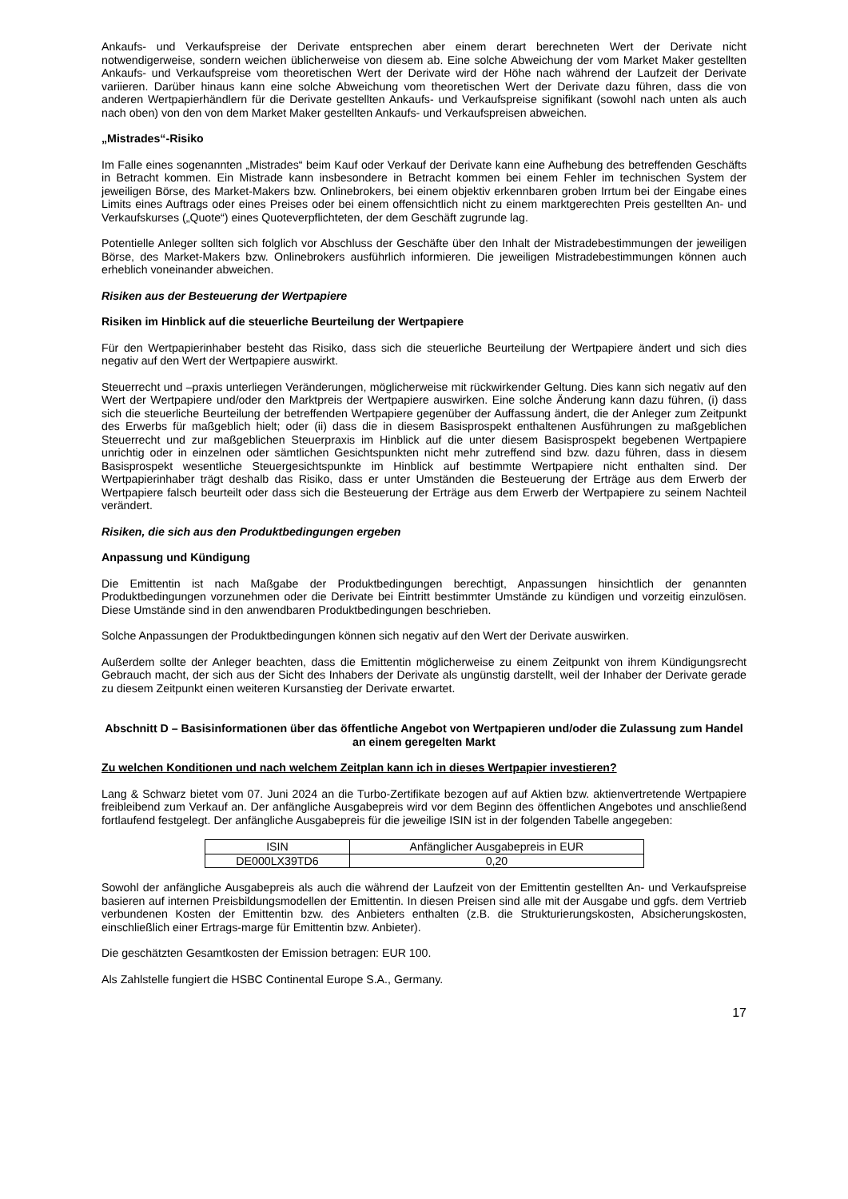Ankaufs- und Verkaufspreise der Derivate entsprechen aber einem derart berechneten Wert der Derivate nicht notwendigerweise, sondern weichen üblicherweise von diesem ab. Eine solche Abweichung der vom Market Maker gestellten Ankaufs- und Verkaufspreise vom theoretischen Wert der Derivate wird der Höhe nach während der Laufzeit der Derivate variieren. Darüber hinaus kann eine solche Abweichung vom theoretischen Wert der Derivate dazu führen, dass die von anderen Wertpapierhändlern für die Derivate gestellten Ankaufs- und Verkaufspreise signifikant (sowohl nach unten als auch nach oben) von den von dem Market Maker gestellten Ankaufs- und Verkaufspreisen abweichen.
„Mistrades“-Risiko
Im Falle eines sogenannten „Mistrades“ beim Kauf oder Verkauf der Derivate kann eine Aufhebung des betreffenden Geschäfts in Betracht kommen. Ein Mistrade kann insbesondere in Betracht kommen bei einem Fehler im technischen System der jeweiligen Börse, des Market-Makers bzw. Onlinebrokers, bei einem objektiv erkennbaren groben Irrtum bei der Eingabe eines Limits eines Auftrags oder eines Preises oder bei einem offensichtlich nicht zu einem marktgerechten Preis gestellten An- und Verkaufskurses („Quote“) eines Quoteverpflichteten, der dem Geschäft zugrunde lag.
Potentielle Anleger sollten sich folglich vor Abschluss der Geschäfte über den Inhalt der Mistradebestimmungen der jeweiligen Börse, des Market-Makers bzw. Onlinebrokers ausführlich informieren. Die jeweiligen Mistradebestimmungen können auch erheblich voneinander abweichen.
Risiken aus der Besteuerung der Wertpapiere
Risiken im Hinblick auf die steuerliche Beurteilung der Wertpapiere
Für den Wertpapierinhaber besteht das Risiko, dass sich die steuerliche Beurteilung der Wertpapiere ändert und sich dies negativ auf den Wert der Wertpapiere auswirkt.
Steuerrecht und –praxis unterliegen Veränderungen, möglicherweise mit rückwirkender Geltung. Dies kann sich negativ auf den Wert der Wertpapiere und/oder den Marktpreis der Wertpapiere auswirken. Eine solche Änderung kann dazu führen, (i) dass sich die steuerliche Beurteilung der betreffenden Wertpapiere gegenüber der Auffassung ändert, die der Anleger zum Zeitpunkt des Erwerbs für maßgeblich hielt; oder (ii) dass die in diesem Basisprospekt enthaltenen Ausführungen zu maßgeblichen Steuerrecht und zur maßgeblichen Steuerpraxis im Hinblick auf die unter diesem Basisprospekt begebenen Wertpapiere unrichtig oder in einzelnen oder sämtlichen Gesichtspunkten nicht mehr zutreffend sind bzw. dazu führen, dass in diesem Basisprospekt wesentliche Steuergesichtspunkte im Hinblick auf bestimmte Wertpapiere nicht enthalten sind. Der Wertpapierinhaber trägt deshalb das Risiko, dass er unter Umständen die Besteuerung der Erträge aus dem Erwerb der Wertpapiere falsch beurteilt oder dass sich die Besteuerung der Erträge aus dem Erwerb der Wertpapiere zu seinem Nachteil verändert.
Risiken, die sich aus den Produktbedingungen ergeben
Anpassung und Kündigung
Die Emittentin ist nach Maßgabe der Produktbedingungen berechtigt, Anpassungen hinsichtlich der genannten Produktbedingungen vorzunehmen oder die Derivate bei Eintritt bestimmter Umstände zu kündigen und vorzeitig einzulösen. Diese Umstände sind in den anwendbaren Produktbedingungen beschrieben.
Solche Anpassungen der Produktbedingungen können sich negativ auf den Wert der Derivate auswirken.
Außerdem sollte der Anleger beachten, dass die Emittentin möglicherweise zu einem Zeitpunkt von ihrem Kündigungsrecht Gebrauch macht, der sich aus der Sicht des Inhabers der Derivate als ungünstig darstellt, weil der Inhaber der Derivate gerade zu diesem Zeitpunkt einen weiteren Kursanstieg der Derivate erwartet.
Abschnitt D – Basisinformationen über das öffentliche Angebot von Wertpapieren und/oder die Zulassung zum Handel an einem geregelten Markt
Zu welchen Konditionen und nach welchem Zeitplan kann ich in dieses Wertpapier investieren?
Lang & Schwarz bietet vom 07. Juni 2024 an die Turbo-Zertifikate bezogen auf auf Aktien bzw. aktienvertretende Wertpapiere freibleibend zum Verkauf an. Der anfängliche Ausgabepreis wird vor dem Beginn des öffentlichen Angebotes und anschließend fortlaufend festgelegt. Der anfängliche Ausgabepreis für die jeweilige ISIN ist in der folgenden Tabelle angegeben:
| ISIN | Anfänglicher Ausgabepreis in EUR |
| DE000LX39TD6 | 0,20 |
Sowohl der anfängliche Ausgabepreis als auch die während der Laufzeit von der Emittentin gestellten An- und Verkaufspreise basieren auf internen Preisbildungsmodellen der Emittentin. In diesen Preisen sind alle mit der Ausgabe und ggfs. dem Vertrieb verbundenen Kosten der Emittentin bzw. des Anbieters enthalten (z.B. die Strukturierungskosten, Absicherungskosten, einschließlich einer Ertrags-marge für Emittentin bzw. Anbieter).
Die geschätzten Gesamtkosten der Emission betragen: EUR 100.
Als Zahlstelle fungiert die HSBC Continental Europe S.A., Germany.
17